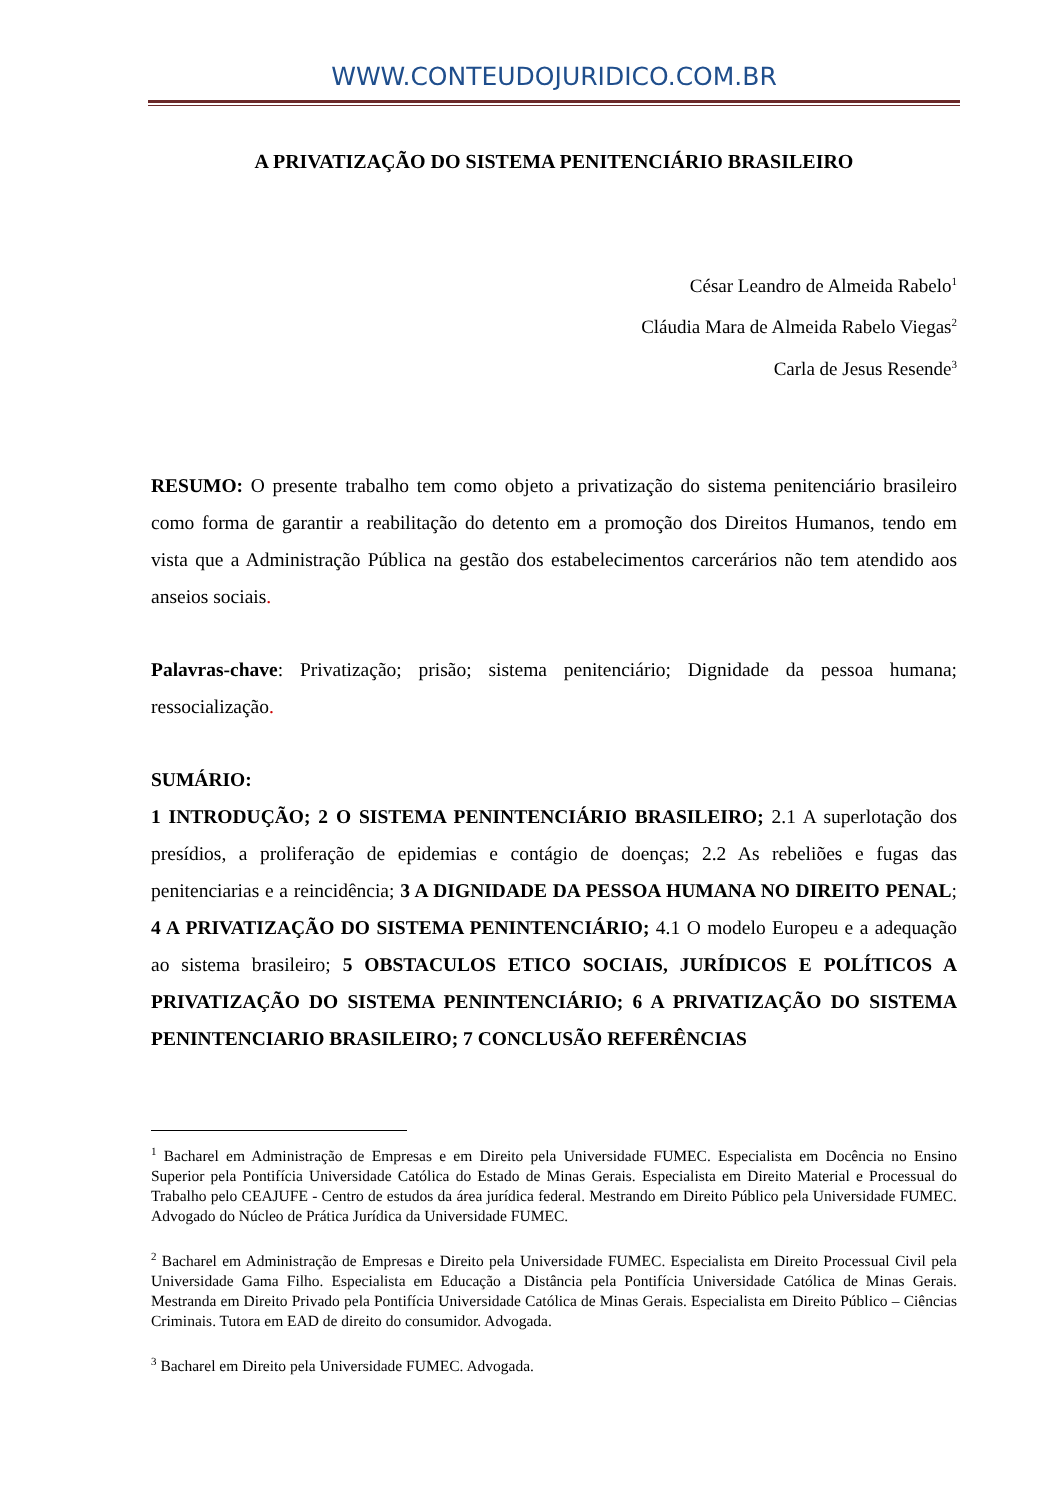WWW.CONTEUDOJURIDICO.COM.BR
A PRIVATIZAÇÃO DO SISTEMA PENITENCIÁRIO BRASILEIRO
César Leandro de Almeida Rabelo<sup>1</sup>
Cláudia Mara de Almeida Rabelo Viegas<sup>2</sup>
Carla de Jesus Resende<sup>3</sup>
RESUMO: O presente trabalho tem como objeto a privatização do sistema penitenciário brasileiro como forma de garantir a reabilitação do detento em a promoção dos Direitos Humanos, tendo em vista que a Administração Pública na gestão dos estabelecimentos carcerários não tem atendido aos anseios sociais.
Palavras-chave: Privatização; prisão; sistema penitenciário; Dignidade da pessoa humana; ressocialização.
SUMÁRIO:
1 INTRODUÇÃO; 2 O SISTEMA PENINTENCIÁRIO BRASILEIRO; 2.1 A superlotação dos presídios, a proliferação de epidemias e contágio de doenças; 2.2 As rebeliões e fugas das penitenciarias e a reincidência; 3 A DIGNIDADE DA PESSOA HUMANA NO DIREITO PENAL; 4 A PRIVATIZAÇÃO DO SISTEMA PENINTENCIÁRIO; 4.1 O modelo Europeu e a adequação ao sistema brasileiro; 5 OBSTACULOS ETICO SOCIAIS, JURÍDICOS E POLÍTICOS A PRIVATIZAÇÃO DO SISTEMA PENINTENCIÁRIO; 6 A PRIVATIZAÇÃO DO SISTEMA PENINTENCIARIO BRASILEIRO; 7 CONCLUSÃO REFERÊNCIAS
<sup>1</sup> Bacharel em Administração de Empresas e em Direito pela Universidade FUMEC. Especialista em Docência no Ensino Superior pela Pontifícia Universidade Católica do Estado de Minas Gerais. Especialista em Direito Material e Processual do Trabalho pelo CEAJUFE - Centro de estudos da área jurídica federal. Mestrando em Direito Público pela Universidade FUMEC. Advogado do Núcleo de Prática Jurídica da Universidade FUMEC.
<sup>2</sup> Bacharel em Administração de Empresas e Direito pela Universidade FUMEC. Especialista em Direito Processual Civil pela Universidade Gama Filho. Especialista em Educação a Distância pela Pontifícia Universidade Católica de Minas Gerais. Mestranda em Direito Privado pela Pontifícia Universidade Católica de Minas Gerais. Especialista em Direito Público – Ciências Criminais. Tutora em EAD de direito do consumidor. Advogada.
<sup>3</sup> Bacharel em Direito pela Universidade FUMEC. Advogada.